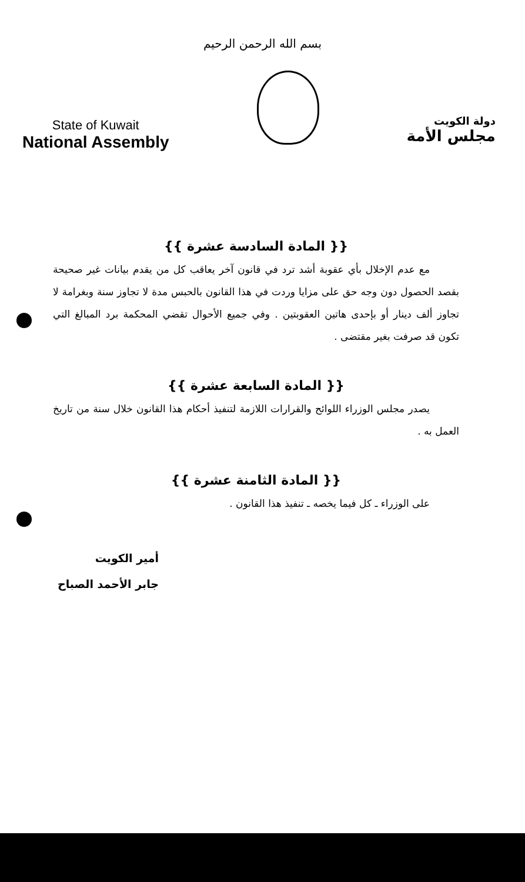بسم الله الرحمن الرحيم
State of Kuwait
National Assembly
دولة الكويت
مجلس الأمة
{{ المادة السادسة عشرة }}
مع عدم الإخلال بأي عقوبة أشد ترد في قانون آخر يعاقب كل من يقدم بيانات غير صحيحة بقصد الحصول دون وجه حق على مزايا وردت في هذا القانون بالحبس مدة لا تجاوز سنة وبغرامة لا تجاوز ألف دينار أو بإحدى هاتين العقوبتين . وفي جميع الأحوال تقضي المحكمة برد المبالغ التي تكون قد صرفت بغير مقتضى .
{{ المادة السابعة عشرة }}
يصدر مجلس الوزراء اللوائح والقرارات اللازمة لتنفيذ أحكام هذا القانون خلال سنة من تاريخ العمل به .
{{ المادة الثامنة عشرة }}
على الوزراء ـ كل فيما يخصه ـ تنفيذ هذا القانون .
أمير الكويت
جابر الأحمد الصباح